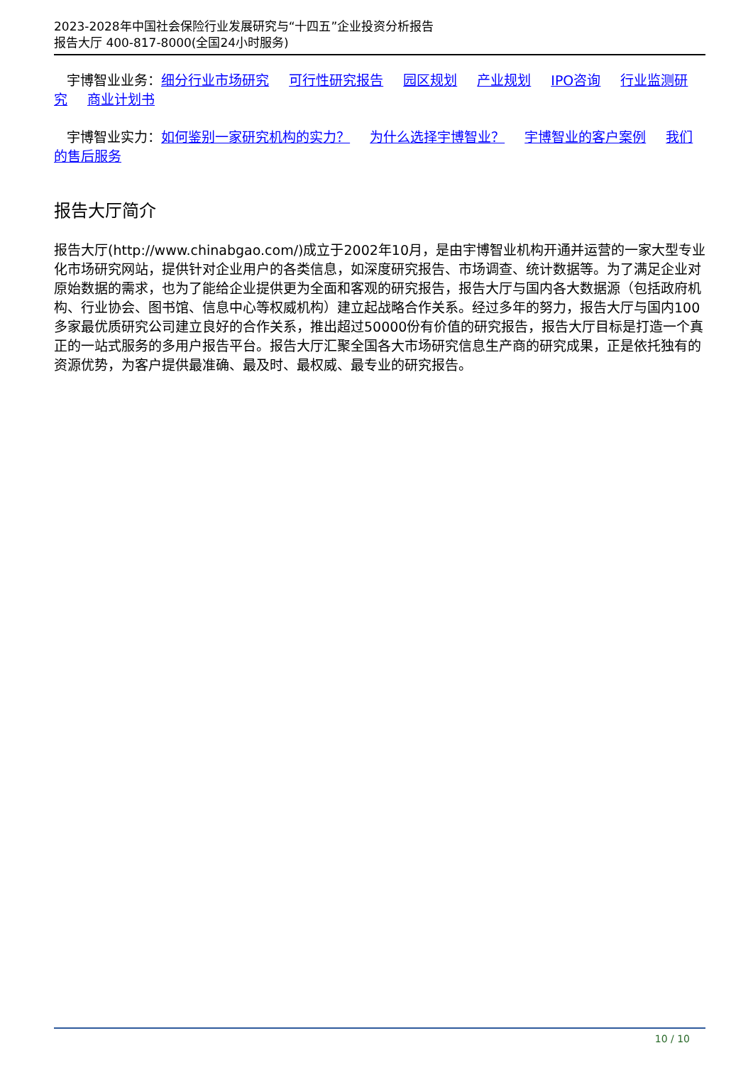2023-2028年中国社会保险行业发展研究与“十四五”企业投资分析报告
报告大厅 400-817-8000(全国24小时服务)
宇博智业业务：细分行业市场研究 可行性研究报告 园区规划 产业规划 IPO咨询 行业监测研究 商业计划书
宇博智业实力：如何鉴别一家研究机构的实力？ 为什么选择宇博智业？ 宇博智业的客户案例 我们的售后服务
报告大厅简介
报告大厅(http://www.chinabgao.com/)成立于2002年10月，是由宇博智业机构开通并运营的一家大型专业化市场研究网站，提供针对企业用户的各类信息，如深度研究报告、市场调查、统计数据等。为了满足企业对原始数据的需求，也为了能给企业提供更为全面和客观的研究报告，报告大厅与国内各大数据源（包括政府机构、行业协会、图书馆、信息中心等权威机构）建立起战略合作关系。经过多年的努力，报告大厅与国内100多家最优质研究公司建立良好的合作关系，推出超过50000份有价值的研究报告，报告大厅目标是打造一个真正的一站式服务的多用户报告平台。报告大厅汇聚全国各大市场研究信息生产商的研究成果，正是依托独有的资源优势，为客户提供最准确、最及时、最权威、最专业的研究报告。
10 / 10